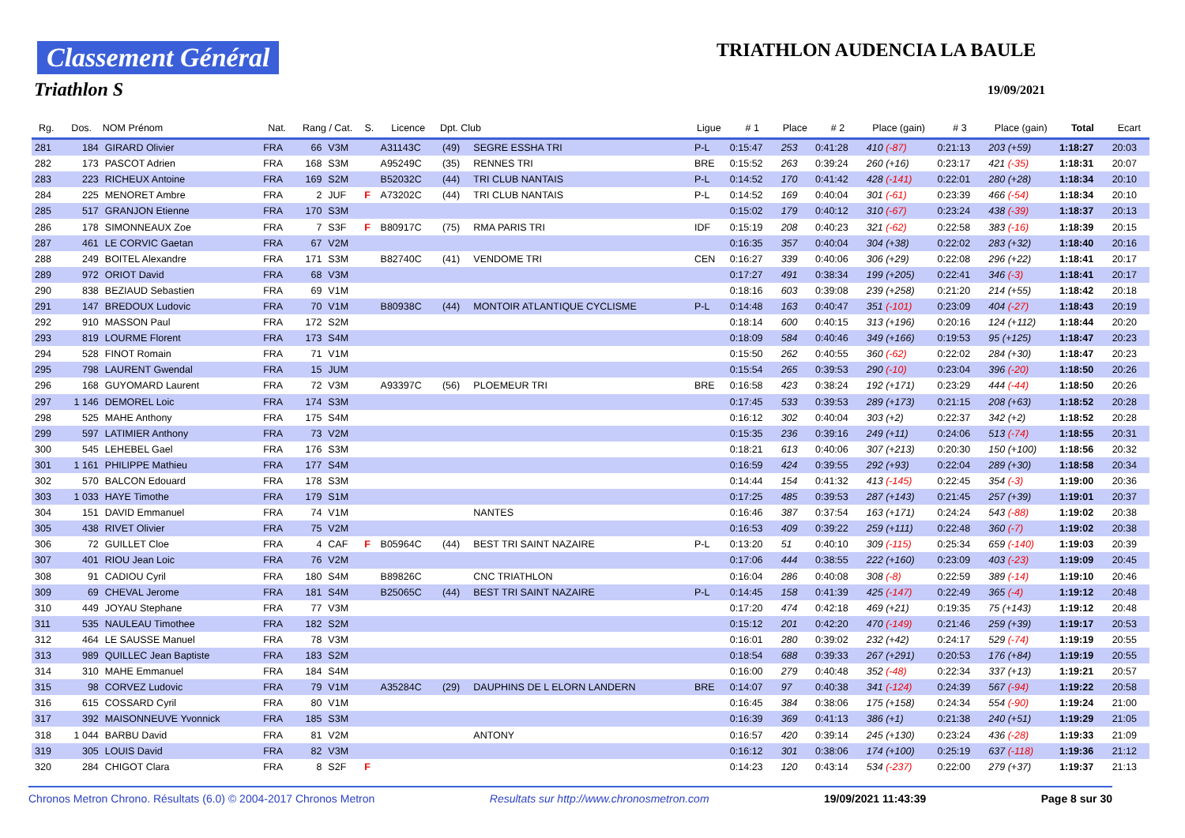Classement Général
Triathlon S
TRIATHLON AUDENCIA LA BAULE
19/09/2021
| Rg. | Dos. | NOM Prénom | Nat. | Rang / Cat. | | S. | Licence | Dpt. Club | | Ligue | # 1 | Place | # 2 | Place (gain) | # 3 | Place (gain) | Total | Ecart |
| --- | --- | --- | --- | --- | --- | --- | --- | --- | --- | --- | --- | --- | --- | --- | --- | --- | --- | --- |
| 281 | 184 | GIRARD Olivier | FRA | 66 | V3M | | A31143C | (49) | SEGRE ESSHA TRI | P-L | 0:15:47 | 253 | 0:41:28 | 410 (-87) | 0:21:13 | 203 (+59) | 1:18:27 | 20:03 |
| 282 | 173 | PASCOT Adrien | FRA | 168 | S3M | | A95249C | (35) | RENNES TRI | BRE | 0:15:52 | 263 | 0:39:24 | 260 (+16) | 0:23:17 | 421 (-35) | 1:18:31 | 20:07 |
| 283 | 223 | RICHEUX Antoine | FRA | 169 | S2M | | B52032C | (44) | TRI CLUB NANTAIS | P-L | 0:14:52 | 170 | 0:41:42 | 428 (-141) | 0:22:01 | 280 (+28) | 1:18:34 | 20:10 |
| 284 | 225 | MENORET Ambre | FRA | 2 | JUF | F | A73202C | (44) | TRI CLUB NANTAIS | P-L | 0:14:52 | 169 | 0:40:04 | 301 (-61) | 0:23:39 | 466 (-54) | 1:18:34 | 20:10 |
| 285 | 517 | GRANJON Etienne | FRA | 170 | S3M | | | | | | 0:15:02 | 179 | 0:40:12 | 310 (-67) | 0:23:24 | 438 (-39) | 1:18:37 | 20:13 |
| 286 | 178 | SIMONNEAUX Zoe | FRA | 7 | S3F | F | B80917C | (75) | RMA PARIS TRI | IDF | 0:15:19 | 208 | 0:40:23 | 321 (-62) | 0:22:58 | 383 (-16) | 1:18:39 | 20:15 |
| 287 | 461 | LE CORVIC Gaetan | FRA | 67 | V2M | | | | | | 0:16:35 | 357 | 0:40:04 | 304 (+38) | 0:22:02 | 283 (+32) | 1:18:40 | 20:16 |
| 288 | 249 | BOITEL Alexandre | FRA | 171 | S3M | | B82740C | (41) | VENDOME TRI | CEN | 0:16:27 | 339 | 0:40:06 | 306 (+29) | 0:22:08 | 296 (+22) | 1:18:41 | 20:17 |
| 289 | 972 | ORIOT David | FRA | 68 | V3M | | | | | | 0:17:27 | 491 | 0:38:34 | 199 (+205) | 0:22:41 | 346 (-3) | 1:18:41 | 20:17 |
| 290 | 838 | BEZIAUD Sebastien | FRA | 69 | V1M | | | | | | 0:18:16 | 603 | 0:39:08 | 239 (+258) | 0:21:20 | 214 (+55) | 1:18:42 | 20:18 |
| 291 | 147 | BREDOUX Ludovic | FRA | 70 | V1M | | B80938C | (44) | MONTOIR ATLANTIQUE CYCLISME | P-L | 0:14:48 | 163 | 0:40:47 | 351 (-101) | 0:23:09 | 404 (-27) | 1:18:43 | 20:19 |
| 292 | 910 | MASSON Paul | FRA | 172 | S2M | | | | | | 0:18:14 | 600 | 0:40:15 | 313 (+196) | 0:20:16 | 124 (+112) | 1:18:44 | 20:20 |
| 293 | 819 | LOURME Florent | FRA | 173 | S4M | | | | | | 0:18:09 | 584 | 0:40:46 | 349 (+166) | 0:19:53 | 95 (+125) | 1:18:47 | 20:23 |
| 294 | 528 | FINOT Romain | FRA | 71 | V1M | | | | | | 0:15:50 | 262 | 0:40:55 | 360 (-62) | 0:22:02 | 284 (+30) | 1:18:47 | 20:23 |
| 295 | 798 | LAURENT Gwendal | FRA | 15 | JUM | | | | | | 0:15:54 | 265 | 0:39:53 | 290 (-10) | 0:23:04 | 396 (-20) | 1:18:50 | 20:26 |
| 296 | 168 | GUYOMARD Laurent | FRA | 72 | V3M | | A93397C | (56) | PLOEMEUR TRI | BRE | 0:16:58 | 423 | 0:38:24 | 192 (+171) | 0:23:29 | 444 (-44) | 1:18:50 | 20:26 |
| 297 | 1 146 | DEMOREL Loic | FRA | 174 | S3M | | | | | | 0:17:45 | 533 | 0:39:53 | 289 (+173) | 0:21:15 | 208 (+63) | 1:18:52 | 20:28 |
| 298 | 525 | MAHE Anthony | FRA | 175 | S4M | | | | | | 0:16:12 | 302 | 0:40:04 | 303 (+2) | 0:22:37 | 342 (+2) | 1:18:52 | 20:28 |
| 299 | 597 | LATIMIER Anthony | FRA | 73 | V2M | | | | | | 0:15:35 | 236 | 0:39:16 | 249 (+11) | 0:24:06 | 513 (-74) | 1:18:55 | 20:31 |
| 300 | 545 | LEHEBEL Gael | FRA | 176 | S3M | | | | | | 0:18:21 | 613 | 0:40:06 | 307 (+213) | 0:20:30 | 150 (+100) | 1:18:56 | 20:32 |
| 301 | 1 161 | PHILIPPE Mathieu | FRA | 177 | S4M | | | | | | 0:16:59 | 424 | 0:39:55 | 292 (+93) | 0:22:04 | 289 (+30) | 1:18:58 | 20:34 |
| 302 | 570 | BALCON Edouard | FRA | 178 | S3M | | | | | | 0:14:44 | 154 | 0:41:32 | 413 (-145) | 0:22:45 | 354 (-3) | 1:19:00 | 20:36 |
| 303 | 1 033 | HAYE Timothe | FRA | 179 | S1M | | | | | | 0:17:25 | 485 | 0:39:53 | 287 (+143) | 0:21:45 | 257 (+39) | 1:19:01 | 20:37 |
| 304 | 151 | DAVID Emmanuel | FRA | 74 | V1M | | | | NANTES | | 0:16:46 | 387 | 0:37:54 | 163 (+171) | 0:24:24 | 543 (-88) | 1:19:02 | 20:38 |
| 305 | 438 | RIVET Olivier | FRA | 75 | V2M | | | | | | 0:16:53 | 409 | 0:39:22 | 259 (+111) | 0:22:48 | 360 (-7) | 1:19:02 | 20:38 |
| 306 | 72 | GUILLET Cloe | FRA | 4 | CAF | F | B05964C | (44) | BEST TRI SAINT NAZAIRE | P-L | 0:13:20 | 51 | 0:40:10 | 309 (-115) | 0:25:34 | 659 (-140) | 1:19:03 | 20:39 |
| 307 | 401 | RIOU Jean Loic | FRA | 76 | V2M | | | | | | 0:17:06 | 444 | 0:38:55 | 222 (+160) | 0:23:09 | 403 (-23) | 1:19:09 | 20:45 |
| 308 | 91 | CADIOU Cyril | FRA | 180 | S4M | | B89826C | | CNC TRIATHLON | | 0:16:04 | 286 | 0:40:08 | 308 (-8) | 0:22:59 | 389 (-14) | 1:19:10 | 20:46 |
| 309 | 69 | CHEVAL Jerome | FRA | 181 | S4M | | B25065C | (44) | BEST TRI SAINT NAZAIRE | P-L | 0:14:45 | 158 | 0:41:39 | 425 (-147) | 0:22:49 | 365 (-4) | 1:19:12 | 20:48 |
| 310 | 449 | JOYAU Stephane | FRA | 77 | V3M | | | | | | 0:17:20 | 474 | 0:42:18 | 469 (+21) | 0:19:35 | 75 (+143) | 1:19:12 | 20:48 |
| 311 | 535 | NAULEAU Timothee | FRA | 182 | S2M | | | | | | 0:15:12 | 201 | 0:42:20 | 470 (-149) | 0:21:46 | 259 (+39) | 1:19:17 | 20:53 |
| 312 | 464 | LE SAUSSE Manuel | FRA | 78 | V3M | | | | | | 0:16:01 | 280 | 0:39:02 | 232 (+42) | 0:24:17 | 529 (-74) | 1:19:19 | 20:55 |
| 313 | 989 | QUILLEC Jean Baptiste | FRA | 183 | S2M | | | | | | 0:18:54 | 688 | 0:39:33 | 267 (+291) | 0:20:53 | 176 (+84) | 1:19:19 | 20:55 |
| 314 | 310 | MAHE Emmanuel | FRA | 184 | S4M | | | | | | 0:16:00 | 279 | 0:40:48 | 352 (-48) | 0:22:34 | 337 (+13) | 1:19:21 | 20:57 |
| 315 | 98 | CORVEZ Ludovic | FRA | 79 | V1M | | A35284C | (29) | DAUPHINS DE L ELORN LANDERN | BRE | 0:14:07 | 97 | 0:40:38 | 341 (-124) | 0:24:39 | 567 (-94) | 1:19:22 | 20:58 |
| 316 | 615 | COSSARD Cyril | FRA | 80 | V1M | | | | | | 0:16:45 | 384 | 0:38:06 | 175 (+158) | 0:24:34 | 554 (-90) | 1:19:24 | 21:00 |
| 317 | 392 | MAISONNEUVE Yvonnick | FRA | 185 | S3M | | | | | | 0:16:39 | 369 | 0:41:13 | 386 (+1) | 0:21:38 | 240 (+51) | 1:19:29 | 21:05 |
| 318 | 1 044 | BARBU David | FRA | 81 | V2M | | | | ANTONY | | 0:16:57 | 420 | 0:39:14 | 245 (+130) | 0:23:24 | 436 (-28) | 1:19:33 | 21:09 |
| 319 | 305 | LOUIS David | FRA | 82 | V3M | | | | | | 0:16:12 | 301 | 0:38:06 | 174 (+100) | 0:25:19 | 637 (-118) | 1:19:36 | 21:12 |
| 320 | 284 | CHIGOT Clara | FRA | 8 | S2F | F | | | | | 0:14:23 | 120 | 0:43:14 | 534 (-237) | 0:22:00 | 279 (+37) | 1:19:37 | 21:13 |
Chronos Metron Chrono. Résultats (6.0) © 2004-2017 Chronos Metron Resultats sur http://www.chronosmetron.com 19/09/2021 11:43:39 Page 8 sur 30